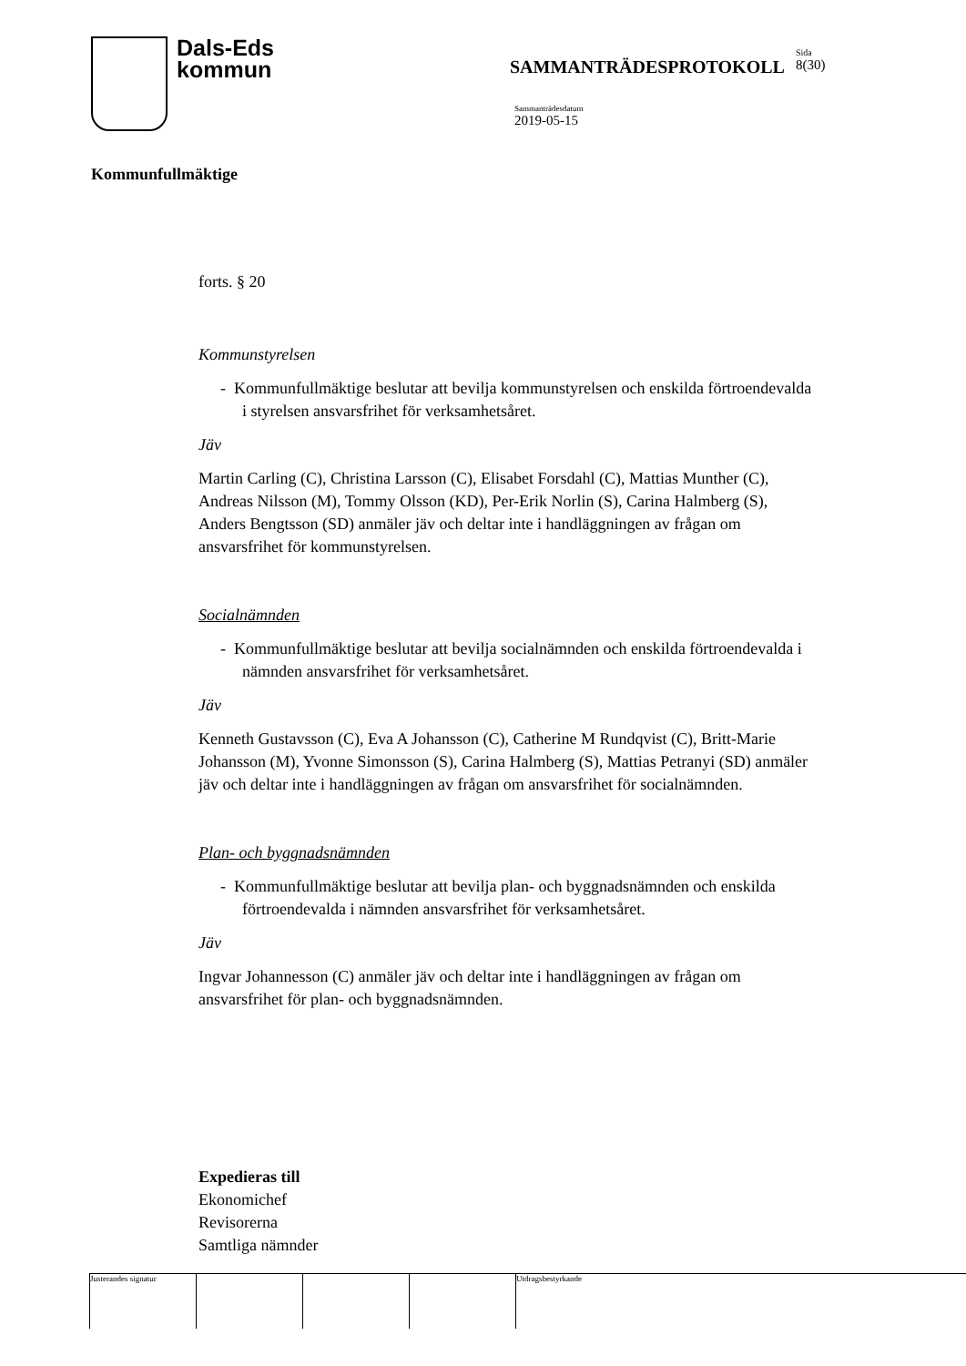Dals-Eds
kommun
SAMMANTRÄDESPROTOKOLL
Sida
8(30)
Sammanträdesdatum
2019-05-15
Kommunfullmäktige
forts. § 20
Kommunstyrelsen
- Kommunfullmäktige beslutar att bevilja kommunstyrelsen och enskilda förtroendevalda i styrelsen ansvarsfrihet för verksamhetsåret.
Jäv
Martin Carling (C), Christina Larsson (C), Elisabet Forsdahl (C), Mattias Munther (C), Andreas Nilsson (M), Tommy Olsson (KD), Per-Erik Norlin (S), Carina Halmberg (S), Anders Bengtsson (SD) anmäler jäv och deltar inte i handläggningen av frågan om ansvarsfrihet för kommunstyrelsen.
Socialnämnden
- Kommunfullmäktige beslutar att bevilja socialnämnden och enskilda förtroendevalda i nämnden ansvarsfrihet för verksamhetsåret.
Jäv
Kenneth Gustavsson (C), Eva A Johansson (C), Catherine M Rundqvist (C), Britt-Marie Johansson (M), Yvonne Simonsson (S), Carina Halmberg (S), Mattias Petranyi (SD) anmäler jäv och deltar inte i handläggningen av frågan om ansvarsfrihet för socialnämnden.
Plan- och byggnadsnämnden
- Kommunfullmäktige beslutar att bevilja plan- och byggnadsnämnden och enskilda förtroendevalda i nämnden ansvarsfrihet för verksamhetsåret.
Jäv
Ingvar Johannesson (C) anmäler jäv och deltar inte i handläggningen av frågan om ansvarsfrihet för plan- och byggnadsnämnden.
Expedieras till
Ekonomichef
Revisorerna
Samtliga nämnder
Justerandes signatur Utdragsbestyrkande